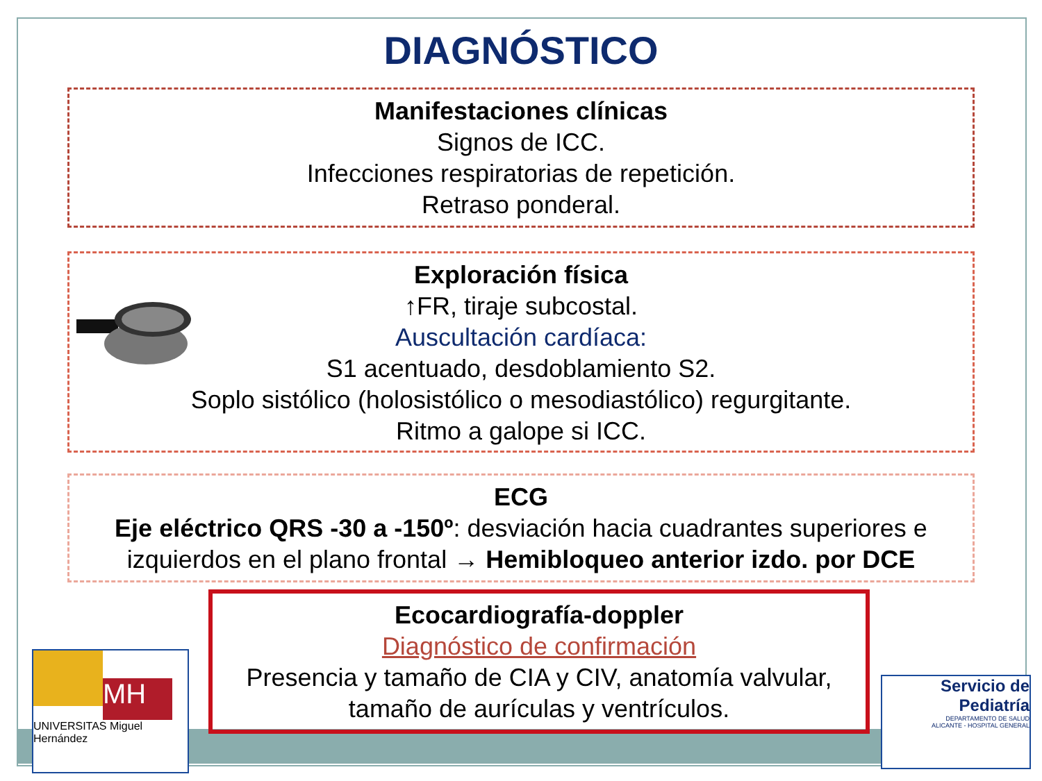DIAGNÓSTICO
Manifestaciones clínicas
Signos de ICC.
Infecciones respiratorias de repetición.
Retraso ponderal.
Exploración física
↑FR, tiraje subcostal.
Auscultación cardíaca:
S1 acentuado, desdoblamiento S2.
Soplo sistólico (holosistólico o mesodiastólico) regurgitante.
Ritmo a galope si ICC.
ECG
Eje eléctrico QRS -30 a -150º: desviación hacia cuadrantes superiores e izquierdos en el plano frontal → Hemibloqueo anterior izdo. por DCE
Ecocardiografía-doppler
Diagnóstico de confirmación
Presencia y tamaño de CIA y CIV, anatomía valvular, tamaño de aurículas y ventrículos.
MH
UNIVERSITAS Miguel Hernández
Servicio de
Pediatría
DEPARTAMENTO DE SALUD
ALICANTE - HOSPITAL GENERAL